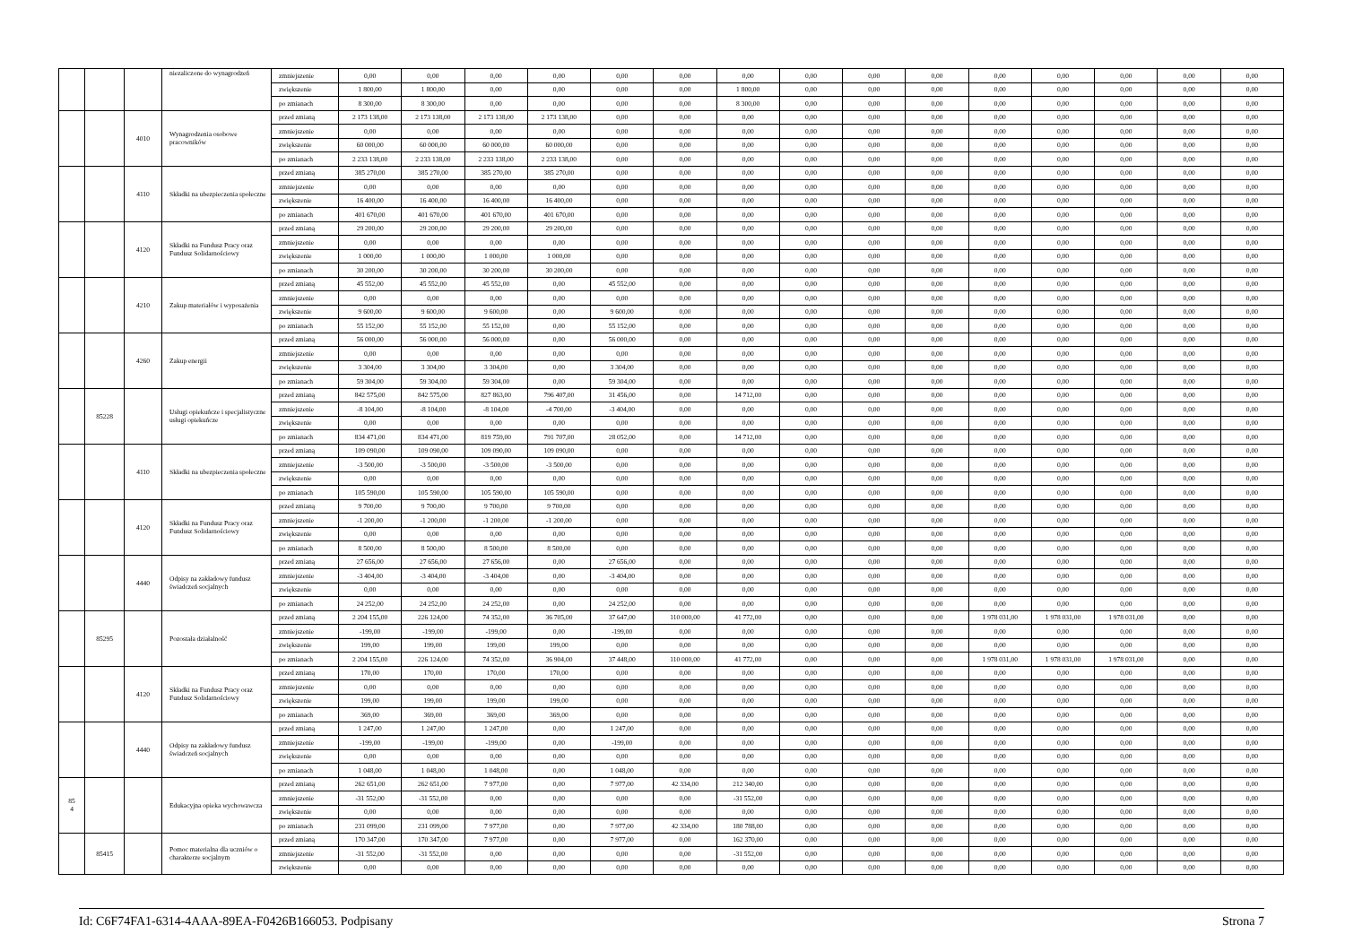| | | | niezaliczone do wynagrodzeń | zmniejszenie | 0,00 | 0,00 | 0,00 | 0,00 | 0,00 | 0,00 | 0,00 | 0,00 | 0,00 | 0,00 | 0,00 | 0,00 | 0,00 | 0,00 | 0,00 |
| | | | | zwiększenie | 1 800,00 | 1 800,00 | 0,00 | 0,00 | 0,00 | 0,00 | 1 800,00 | 0,00 | 0,00 | 0,00 | 0,00 | 0,00 | 0,00 | 0,00 | 0,00 |
| | | | | po zmianach | 8 300,00 | 8 300,00 | 0,00 | 0,00 | 0,00 | 0,00 | 8 300,00 | 0,00 | 0,00 | 0,00 | 0,00 | 0,00 | 0,00 | 0,00 | 0,00 |
| | | 4010 | Wynagrodzenia osobowe pracowników | przed zmianą | 2 173 138,00 | 2 173 138,00 | 2 173 138,00 | 2 173 138,00 | 0,00 | 0,00 | 0,00 | 0,00 | 0,00 | 0,00 | 0,00 | 0,00 | 0,00 | 0,00 | 0,00 |
| | | | | zmniejszenie | 0,00 | 0,00 | 0,00 | 0,00 | 0,00 | 0,00 | 0,00 | 0,00 | 0,00 | 0,00 | 0,00 | 0,00 | 0,00 | 0,00 | 0,00 |
| | | | | zwiększenie | 60 000,00 | 60 000,00 | 60 000,00 | 60 000,00 | 0,00 | 0,00 | 0,00 | 0,00 | 0,00 | 0,00 | 0,00 | 0,00 | 0,00 | 0,00 | 0,00 |
| | | | | po zmianach | 2 233 138,00 | 2 233 138,00 | 2 233 138,00 | 2 233 138,00 | 0,00 | 0,00 | 0,00 | 0,00 | 0,00 | 0,00 | 0,00 | 0,00 | 0,00 | 0,00 | 0,00 |
| | | 4110 | Składki na ubezpieczenia społeczne | przed zmianą | 385 270,00 | 385 270,00 | 385 270,00 | 385 270,00 | 0,00 | 0,00 | 0,00 | 0,00 | 0,00 | 0,00 | 0,00 | 0,00 | 0,00 | 0,00 | 0,00 |
| | | | | zmniejszenie | 0,00 | 0,00 | 0,00 | 0,00 | 0,00 | 0,00 | 0,00 | 0,00 | 0,00 | 0,00 | 0,00 | 0,00 | 0,00 | 0,00 | 0,00 |
| | | | | zwiększenie | 16 400,00 | 16 400,00 | 16 400,00 | 16 400,00 | 0,00 | 0,00 | 0,00 | 0,00 | 0,00 | 0,00 | 0,00 | 0,00 | 0,00 | 0,00 | 0,00 |
| | | | | po zmianach | 401 670,00 | 401 670,00 | 401 670,00 | 401 670,00 | 0,00 | 0,00 | 0,00 | 0,00 | 0,00 | 0,00 | 0,00 | 0,00 | 0,00 | 0,00 | 0,00 |
| | | 4120 | Składki na Fundusz Pracy oraz Fundusz Solidarnościowy | przed zmianą | 29 200,00 | 29 200,00 | 29 200,00 | 29 200,00 | 0,00 | 0,00 | 0,00 | 0,00 | 0,00 | 0,00 | 0,00 | 0,00 | 0,00 | 0,00 | 0,00 |
| | | | | zmniejszenie | 0,00 | 0,00 | 0,00 | 0,00 | 0,00 | 0,00 | 0,00 | 0,00 | 0,00 | 0,00 | 0,00 | 0,00 | 0,00 | 0,00 | 0,00 |
| | | | | zwiększenie | 1 000,00 | 1 000,00 | 1 000,00 | 1 000,00 | 0,00 | 0,00 | 0,00 | 0,00 | 0,00 | 0,00 | 0,00 | 0,00 | 0,00 | 0,00 | 0,00 |
| | | | | po zmianach | 30 200,00 | 30 200,00 | 30 200,00 | 30 200,00 | 0,00 | 0,00 | 0,00 | 0,00 | 0,00 | 0,00 | 0,00 | 0,00 | 0,00 | 0,00 | 0,00 |
| | | 4210 | Zakup materiałów i wyposażenia | przed zmianą | 45 552,00 | 45 552,00 | 45 552,00 | 0,00 | 45 552,00 | 0,00 | 0,00 | 0,00 | 0,00 | 0,00 | 0,00 | 0,00 | 0,00 | 0,00 | 0,00 |
| | | | | zmniejszenie | 0,00 | 0,00 | 0,00 | 0,00 | 0,00 | 0,00 | 0,00 | 0,00 | 0,00 | 0,00 | 0,00 | 0,00 | 0,00 | 0,00 | 0,00 |
| | | | | zwiększenie | 9 600,00 | 9 600,00 | 9 600,00 | 0,00 | 9 600,00 | 0,00 | 0,00 | 0,00 | 0,00 | 0,00 | 0,00 | 0,00 | 0,00 | 0,00 | 0,00 |
| | | | | po zmianach | 55 152,00 | 55 152,00 | 55 152,00 | 0,00 | 55 152,00 | 0,00 | 0,00 | 0,00 | 0,00 | 0,00 | 0,00 | 0,00 | 0,00 | 0,00 | 0,00 |
| | | 4260 | Zakup energii | przed zmianą | 56 000,00 | 56 000,00 | 56 000,00 | 0,00 | 56 000,00 | 0,00 | 0,00 | 0,00 | 0,00 | 0,00 | 0,00 | 0,00 | 0,00 | 0,00 | 0,00 |
| | | | | zmniejszenie | 0,00 | 0,00 | 0,00 | 0,00 | 0,00 | 0,00 | 0,00 | 0,00 | 0,00 | 0,00 | 0,00 | 0,00 | 0,00 | 0,00 | 0,00 |
| | | | | zwiększenie | 3 304,00 | 3 304,00 | 3 304,00 | 0,00 | 3 304,00 | 0,00 | 0,00 | 0,00 | 0,00 | 0,00 | 0,00 | 0,00 | 0,00 | 0,00 | 0,00 |
| | | | | po zmianach | 59 304,00 | 59 304,00 | 59 304,00 | 0,00 | 59 304,00 | 0,00 | 0,00 | 0,00 | 0,00 | 0,00 | 0,00 | 0,00 | 0,00 | 0,00 | 0,00 |
| | 85228 | | Usługi opiekuńcze i specjalistyczne usługi opiekuńcze | przed zmianą | 842 575,00 | 842 575,00 | 827 863,00 | 796 407,00 | 31 456,00 | 0,00 | 14 712,00 | 0,00 | 0,00 | 0,00 | 0,00 | 0,00 | 0,00 | 0,00 | 0,00 |
| | | | | zmniejszenie | -8 104,00 | -8 104,00 | -8 104,00 | -4 700,00 | -3 404,00 | 0,00 | 0,00 | 0,00 | 0,00 | 0,00 | 0,00 | 0,00 | 0,00 | 0,00 | 0,00 |
| | | | | zwiększenie | 0,00 | 0,00 | 0,00 | 0,00 | 0,00 | 0,00 | 0,00 | 0,00 | 0,00 | 0,00 | 0,00 | 0,00 | 0,00 | 0,00 | 0,00 |
| | | | | po zmianach | 834 471,00 | 834 471,00 | 819 759,00 | 791 707,00 | 28 052,00 | 0,00 | 14 712,00 | 0,00 | 0,00 | 0,00 | 0,00 | 0,00 | 0,00 | 0,00 | 0,00 |
| | | 4110 | Składki na ubezpieczenia społeczne | przed zmianą | 109 090,00 | 109 090,00 | 109 090,00 | 109 090,00 | 0,00 | 0,00 | 0,00 | 0,00 | 0,00 | 0,00 | 0,00 | 0,00 | 0,00 | 0,00 | 0,00 |
| | | | | zmniejszenie | -3 500,00 | -3 500,00 | -3 500,00 | -3 500,00 | 0,00 | 0,00 | 0,00 | 0,00 | 0,00 | 0,00 | 0,00 | 0,00 | 0,00 | 0,00 | 0,00 |
| | | | | zwiększenie | 0,00 | 0,00 | 0,00 | 0,00 | 0,00 | 0,00 | 0,00 | 0,00 | 0,00 | 0,00 | 0,00 | 0,00 | 0,00 | 0,00 | 0,00 |
| | | | | po zmianach | 105 590,00 | 105 590,00 | 105 590,00 | 105 590,00 | 0,00 | 0,00 | 0,00 | 0,00 | 0,00 | 0,00 | 0,00 | 0,00 | 0,00 | 0,00 | 0,00 |
| | | 4120 | Składki na Fundusz Pracy oraz Fundusz Solidarnościowy | przed zmianą | 9 700,00 | 9 700,00 | 9 700,00 | 9 700,00 | 0,00 | 0,00 | 0,00 | 0,00 | 0,00 | 0,00 | 0,00 | 0,00 | 0,00 | 0,00 | 0,00 |
| | | | | zmniejszenie | -1 200,00 | -1 200,00 | -1 200,00 | -1 200,00 | 0,00 | 0,00 | 0,00 | 0,00 | 0,00 | 0,00 | 0,00 | 0,00 | 0,00 | 0,00 | 0,00 |
| | | | | zwiększenie | 0,00 | 0,00 | 0,00 | 0,00 | 0,00 | 0,00 | 0,00 | 0,00 | 0,00 | 0,00 | 0,00 | 0,00 | 0,00 | 0,00 | 0,00 |
| | | | | po zmianach | 8 500,00 | 8 500,00 | 8 500,00 | 8 500,00 | 0,00 | 0,00 | 0,00 | 0,00 | 0,00 | 0,00 | 0,00 | 0,00 | 0,00 | 0,00 | 0,00 |
| | | 4440 | Odpisy na zakładowy fundusz świadczeń socjalnych | przed zmianą | 27 656,00 | 27 656,00 | 27 656,00 | 0,00 | 27 656,00 | 0,00 | 0,00 | 0,00 | 0,00 | 0,00 | 0,00 | 0,00 | 0,00 | 0,00 | 0,00 |
| | | | | zmniejszenie | -3 404,00 | -3 404,00 | -3 404,00 | 0,00 | -3 404,00 | 0,00 | 0,00 | 0,00 | 0,00 | 0,00 | 0,00 | 0,00 | 0,00 | 0,00 | 0,00 |
| | | | | zwiększenie | 0,00 | 0,00 | 0,00 | 0,00 | 0,00 | 0,00 | 0,00 | 0,00 | 0,00 | 0,00 | 0,00 | 0,00 | 0,00 | 0,00 | 0,00 |
| | | | | po zmianach | 24 252,00 | 24 252,00 | 24 252,00 | 0,00 | 24 252,00 | 0,00 | 0,00 | 0,00 | 0,00 | 0,00 | 0,00 | 0,00 | 0,00 | 0,00 | 0,00 |
| | 85295 | | Pozostała działalność | przed zmianą | 2 204 155,00 | 226 124,00 | 74 352,00 | 36 705,00 | 37 647,00 | 110 000,00 | 41 772,00 | 0,00 | 0,00 | 0,00 | 1 978 031,00 | 1 978 031,00 | 1 978 031,00 | 0,00 | 0,00 |
| | | | | zmniejszenie | -199,00 | -199,00 | -199,00 | 0,00 | -199,00 | 0,00 | 0,00 | 0,00 | 0,00 | 0,00 | 0,00 | 0,00 | 0,00 | 0,00 | 0,00 |
| | | | | zwiększenie | 199,00 | 199,00 | 199,00 | 199,00 | 0,00 | 0,00 | 0,00 | 0,00 | 0,00 | 0,00 | 0,00 | 0,00 | 0,00 | 0,00 | 0,00 |
| | | | | po zmianach | 2 204 155,00 | 226 124,00 | 74 352,00 | 36 904,00 | 37 448,00 | 110 000,00 | 41 772,00 | 0,00 | 0,00 | 0,00 | 1 978 031,00 | 1 978 031,00 | 1 978 031,00 | 0,00 | 0,00 |
| | | 4120 | Składki na Fundusz Pracy oraz Fundusz Solidarnościowy | przed zmianą | 170,00 | 170,00 | 170,00 | 170,00 | 0,00 | 0,00 | 0,00 | 0,00 | 0,00 | 0,00 | 0,00 | 0,00 | 0,00 | 0,00 | 0,00 |
| | | | | zmniejszenie | 0,00 | 0,00 | 0,00 | 0,00 | 0,00 | 0,00 | 0,00 | 0,00 | 0,00 | 0,00 | 0,00 | 0,00 | 0,00 | 0,00 | 0,00 |
| | | | | zwiększenie | 199,00 | 199,00 | 199,00 | 199,00 | 0,00 | 0,00 | 0,00 | 0,00 | 0,00 | 0,00 | 0,00 | 0,00 | 0,00 | 0,00 | 0,00 |
| | | | | po zmianach | 369,00 | 369,00 | 369,00 | 369,00 | 0,00 | 0,00 | 0,00 | 0,00 | 0,00 | 0,00 | 0,00 | 0,00 | 0,00 | 0,00 | 0,00 |
| | | 4440 | Odpisy na zakładowy fundusz świadczeń socjalnych | przed zmianą | 1 247,00 | 1 247,00 | 1 247,00 | 0,00 | 1 247,00 | 0,00 | 0,00 | 0,00 | 0,00 | 0,00 | 0,00 | 0,00 | 0,00 | 0,00 | 0,00 |
| | | | | zmniejszenie | -199,00 | -199,00 | -199,00 | 0,00 | -199,00 | 0,00 | 0,00 | 0,00 | 0,00 | 0,00 | 0,00 | 0,00 | 0,00 | 0,00 | 0,00 |
| | | | | zwiększenie | 0,00 | 0,00 | 0,00 | 0,00 | 0,00 | 0,00 | 0,00 | 0,00 | 0,00 | 0,00 | 0,00 | 0,00 | 0,00 | 0,00 | 0,00 |
| | | | | po zmianach | 1 048,00 | 1 048,00 | 1 048,00 | 0,00 | 1 048,00 | 0,00 | 0,00 | 0,00 | 0,00 | 0,00 | 0,00 | 0,00 | 0,00 | 0,00 | 0,00 |
| 85 4 | | | Edukacyjna opieka wychowawcza | przed zmianą | 262 651,00 | 262 651,00 | 7 977,00 | 0,00 | 7 977,00 | 42 334,00 | 212 340,00 | 0,00 | 0,00 | 0,00 | 0,00 | 0,00 | 0,00 | 0,00 | 0,00 |
| | | | | zmniejszenie | -31 552,00 | -31 552,00 | 0,00 | 0,00 | 0,00 | 0,00 | -31 552,00 | 0,00 | 0,00 | 0,00 | 0,00 | 0,00 | 0,00 | 0,00 | 0,00 |
| | | | | zwiększenie | 0,00 | 0,00 | 0,00 | 0,00 | 0,00 | 0,00 | 0,00 | 0,00 | 0,00 | 0,00 | 0,00 | 0,00 | 0,00 | 0,00 | 0,00 |
| | | | | po zmianach | 231 099,00 | 231 099,00 | 7 977,00 | 0,00 | 7 977,00 | 42 334,00 | 180 788,00 | 0,00 | 0,00 | 0,00 | 0,00 | 0,00 | 0,00 | 0,00 | 0,00 |
| | 85415 | | Pomoc materialna dla uczniów o charakterze socjalnym | przed zmianą | 170 347,00 | 170 347,00 | 7 977,00 | 0,00 | 7 977,00 | 0,00 | 162 370,00 | 0,00 | 0,00 | 0,00 | 0,00 | 0,00 | 0,00 | 0,00 | 0,00 |
| | | | | zmniejszenie | -31 552,00 | -31 552,00 | 0,00 | 0,00 | 0,00 | 0,00 | -31 552,00 | 0,00 | 0,00 | 0,00 | 0,00 | 0,00 | 0,00 | 0,00 | 0,00 |
| | | | | zwiększenie | 0,00 | 0,00 | 0,00 | 0,00 | 0,00 | 0,00 | 0,00 | 0,00 | 0,00 | 0,00 | 0,00 | 0,00 | 0,00 | 0,00 | 0,00 |
Id: C6F74FA1-6314-4AAA-89EA-F0426B166053. Podpisany Strona 7